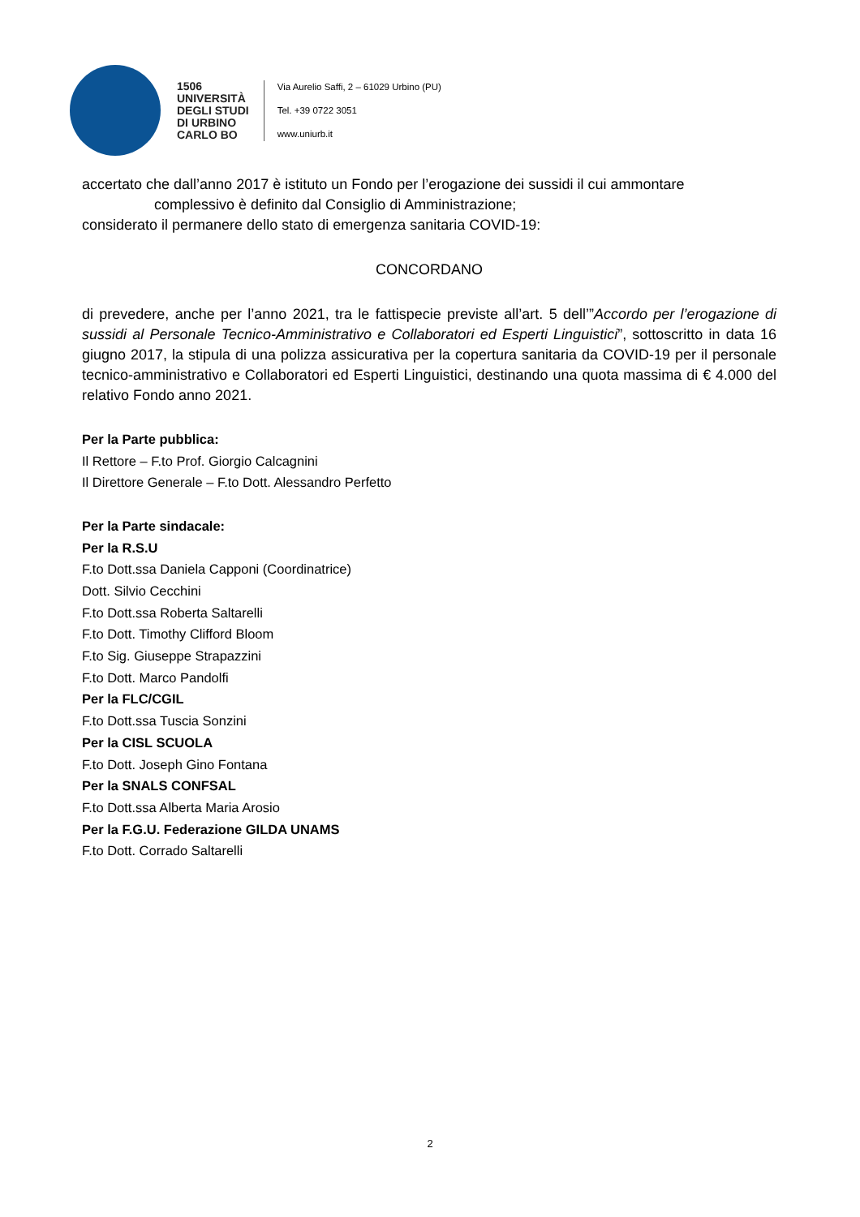1506
UNIVERSITÀ
DEGLI STUDI
DI URBINO
CARLO BO
Via Aurelio Saffi, 2 – 61029 Urbino (PU)
Tel. +39 0722 3051
www.uniurb.it
accertato che dall’anno 2017 è istituto un Fondo per l’erogazione dei sussidi il cui ammontare
complessivo è definito dal Consiglio di Amministrazione;
considerato il permanere dello stato di emergenza sanitaria COVID-19:
CONCORDANO
di prevedere, anche per l’anno 2021, tra le fattispecie previste all’art. 5 dell’”Accordo per l’erogazione di sussidi al Personale Tecnico-Amministrativo e Collaboratori ed Esperti Linguistici”, sottoscritto in data 16 giugno 2017, la stipula di una polizza assicurativa per la copertura sanitaria da COVID-19 per il personale tecnico-amministrativo e Collaboratori ed Esperti Linguistici, destinando una quota massima di € 4.000 del relativo Fondo anno 2021.
Per la Parte pubblica:
Il Rettore – F.to Prof. Giorgio Calcagnini
Il Direttore Generale – F.to Dott. Alessandro Perfetto
Per la Parte sindacale:
Per la R.S.U
F.to Dott.ssa Daniela Capponi (Coordinatrice)
Dott. Silvio Cecchini
F.to Dott.ssa Roberta Saltarelli
F.to Dott. Timothy Clifford Bloom
F.to Sig. Giuseppe Strapazzini
F.to Dott. Marco Pandolfi
Per la FLC/CGIL
F.to Dott.ssa Tuscia Sonzini
Per la CISL SCUOLA
F.to Dott. Joseph Gino Fontana
Per la SNALS CONFSAL
F.to Dott.ssa Alberta Maria Arosio
Per la F.G.U. Federazione GILDA UNAMS
F.to Dott. Corrado Saltarelli
2